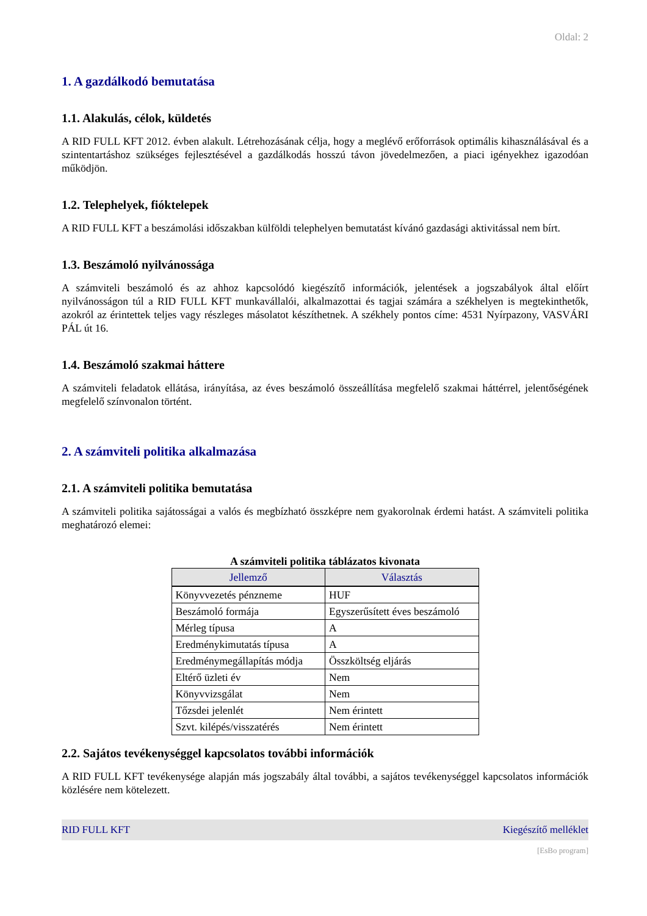Oldal: 2
1. A gazdálkodó bemutatása
1.1. Alakulás, célok, küldetés
A RID FULL KFT 2012. évben alakult. Létrehozásának célja, hogy a meglévő erőforrások optimális kihasználásával és a szintentartáshoz szükséges fejlesztésével a gazdálkodás hosszú távon jövedelmezően, a piaci igényekhez igazodóan működjön.
1.2. Telephelyek, fióktelepek
A RID FULL KFT a beszámolási időszakban külföldi telephelyen bemutatást kívánó gazdasági aktivitással nem bírt.
1.3. Beszámoló nyilvánossága
A számviteli beszámoló és az ahhoz kapcsolódó kiegészítő információk, jelentések a jogszabályok által előírt nyilvánosságon túl a RID FULL KFT munkavállalói, alkalmazottai és tagjai számára a székhelyen is megtekinthetők, azokról az érintettek teljes vagy részleges másolatot készíthetnek. A székhely pontos címe: 4531 Nyírpazony, VASVÁRI PÁL út 16.
1.4. Beszámoló szakmai háttere
A számviteli feladatok ellátása, irányítása, az éves beszámoló összeállítása megfelelő szakmai háttérrel, jelentőségének megfelelő színvonalon történt.
2. A számviteli politika alkalmazása
2.1. A számviteli politika bemutatása
A számviteli politika sajátosságai a valós és megbízható összképre nem gyakorolnak érdemi hatást. A számviteli politika meghatározó elemei:
A számviteli politika táblázatos kivonata
| Jellemző | Választás |
| --- | --- |
| Könyvvezetés pénzneme | HUF |
| Beszámoló formája | Egyszerűsített éves beszámoló |
| Mérleg típusa | A |
| Eredménykimutatás típusa | A |
| Eredménymegállapítás módja | Összköltség eljárás |
| Eltérő üzleti év | Nem |
| Könyvvizsgálat | Nem |
| Tőzsdei jelenlét | Nem érintett |
| Szvt. kilépés/visszatérés | Nem érintett |
2.2. Sajátos tevékenységgel kapcsolatos további információk
A RID FULL KFT tevékenysége alapján más jogszabály által további, a sajátos tevékenységgel kapcsolatos információk közlésére nem kötelezett.
RID FULL KFT Kiegészítő melléklet
[EsBo program]